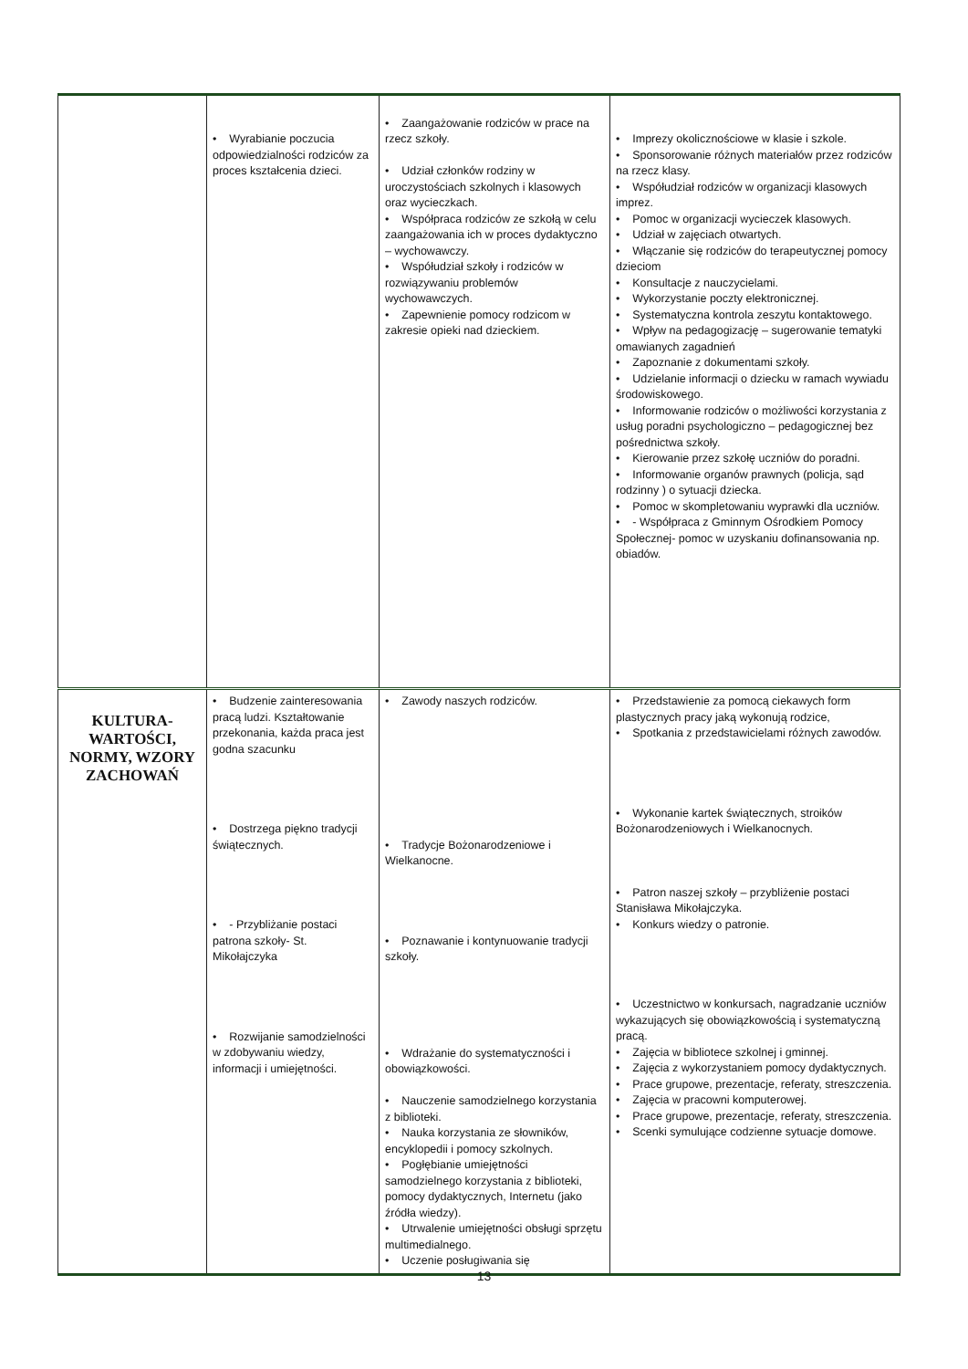| | • Wyrabianie poczucia odpowiedzialności rodziców za proces kształcenia dzieci. | • Zaangażowanie rodziców w prace na rzecz szkoły. • Udział członków rodziny w uroczystościach szkolnych i klasowych oraz wycieczkach. • Współpraca rodziców ze szkołą w celu zaangażowania ich w proces dydaktyczno – wychowawczy. • Współudział szkoły i rodziców w rozwiązywaniu problemów wychowawczych. • Zapewnienie pomocy rodzicom w zakresie opieki nad dzieckiem. | • Imprezy okolicznościowe w klasie i szkole. • Sponsorowanie różnych materiałów przez rodziców na rzecz klasy. • Współudział rodziców w organizacji klasowych imprez. • Pomoc w organizacji wycieczek klasowych. • Udział w zajęciach otwartych. • Włączanie się rodziców do terapeutycznej pomocy dzieciom • Konsultacje z nauczycielami. • Wykorzystanie poczty elektronicznej. • Systematyczna kontrola zeszytu kontaktowego. • Wpływ na pedagogizację – sugerowanie tematyki omawianych zagadnień • Zapoznanie z dokumentami szkoły. • Udzielanie informacji o dziecku w ramach wywiadu środowiskowego. • Informowanie rodziców o możliwości korzystania z usług poradni psychologiczno – pedagogicznej bez pośrednictwa szkoły. • Kierowanie przez szkołę uczniów do poradni. • Informowanie organów prawnych (policja, sąd rodzinny ) o sytuacji dziecka. • Pomoc w skompletowaniu wyprawki dla uczniów. • - Współpraca z Gminnym Ośrodkiem Pomocy Społecznej- pomoc w uzyskaniu dofinansowania np. obiadów. |
| KULTURA- WARTOŚCI, NORMY, WZORY ZACHOWAŃ | • Budzenie zainteresowania pracą ludzi. Kształtowanie przekonania, każda praca jest godna szacunku • Dostrzega piękno tradycji świątecznych. • - Przybliżanie postaci patrona szkoły- St. Mikołajczyka • Rozwijanie samodzielności w zdobywaniu wiedzy, informacji i umiejętności. | • Zawody naszych rodziców. • Tradycje Bożonarodzeniowe i Wielkanocne. • Poznawanie i kontynuowanie tradycji szkoły. • Wdrażanie do systematyczności i obowiązkowości. • Nauczenie samodzielnego korzystania z biblioteki. • Nauka korzystania ze słowników, encyklopedii i pomocy szkolnych. • Pogłębianie umiejętności samodzielnego korzystania z biblioteki, pomocy dydaktycznych, Internetu (jako źródła wiedzy). • Utrwalenie umiejętności obsługi sprzętu multimedialnego. • Uczenie posługiwania się | • Przedstawienie za pomocą ciekawych form plastycznych pracy jaką wykonują rodzice, • Spotkania z przedstawicielami różnych zawodów. • Wykonanie kartek świątecznych, stroików Bożonarodzeniowych i Wielkanocnych. • Patron naszej szkoły – przybliżenie postaci Stanisława Mikołajczyka. • Konkurs wiedzy o patronie. • Uczestnictwo w konkursach, nagradzanie uczniów wykazujących się obowiązkowością i systematyczną pracą. • Zajęcia w bibliotece szkolnej i gminnej. • Zajęcia z wykorzystaniem pomocy dydaktycznych. • Prace grupowe, prezentacje, referaty, streszczenia. • Zajęcia w pracowni komputerowej. • Prace grupowe, prezentacje, referaty, streszczenia. • Scenki symulujące codzienne sytuacje domowe. |
13